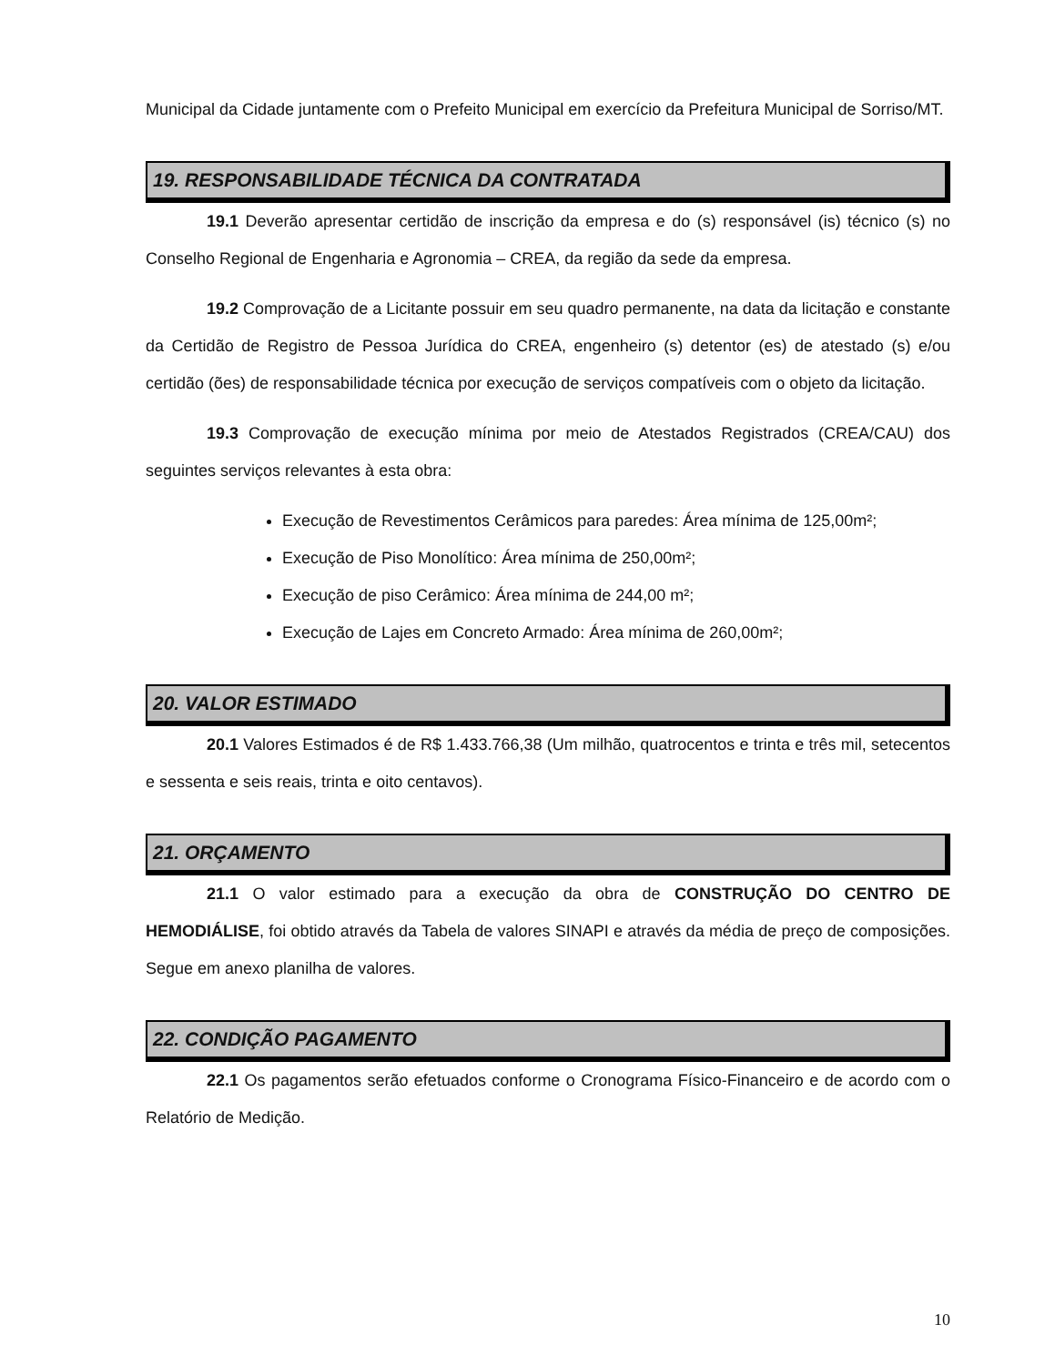Municipal da Cidade juntamente com o Prefeito Municipal em exercício da Prefeitura Municipal de Sorriso/MT.
19. RESPONSABILIDADE TÉCNICA DA CONTRATADA
19.1 Deverão apresentar certidão de inscrição da empresa e do (s) responsável (is) técnico (s) no Conselho Regional de Engenharia e Agronomia – CREA, da região da sede da empresa.
19.2 Comprovação de a Licitante possuir em seu quadro permanente, na data da licitação e constante da Certidão de Registro de Pessoa Jurídica do CREA, engenheiro (s) detentor (es) de atestado (s) e/ou certidão (ões) de responsabilidade técnica por execução de serviços compatíveis com o objeto da licitação.
19.3 Comprovação de execução mínima por meio de Atestados Registrados (CREA/CAU) dos seguintes serviços relevantes à esta obra:
Execução de Revestimentos Cerâmicos para paredes: Área mínima de 125,00m²;
Execução de Piso Monolítico: Área mínima de 250,00m²;
Execução de piso Cerâmico: Área mínima de 244,00 m²;
Execução de Lajes em Concreto Armado: Área mínima de 260,00m²;
20. VALOR ESTIMADO
20.1 Valores Estimados é de R$ 1.433.766,38 (Um milhão, quatrocentos e trinta e três mil, setecentos e sessenta e seis reais, trinta e oito centavos).
21. ORÇAMENTO
21.1 O valor estimado para a execução da obra de CONSTRUÇÃO DO CENTRO DE HEMODIÁLISE, foi obtido através da Tabela de valores SINAPI e através da média de preço de composições. Segue em anexo planilha de valores.
22. CONDIÇÃO PAGAMENTO
22.1 Os pagamentos serão efetuados conforme o Cronograma Físico-Financeiro e de acordo com o Relatório de Medição.
10